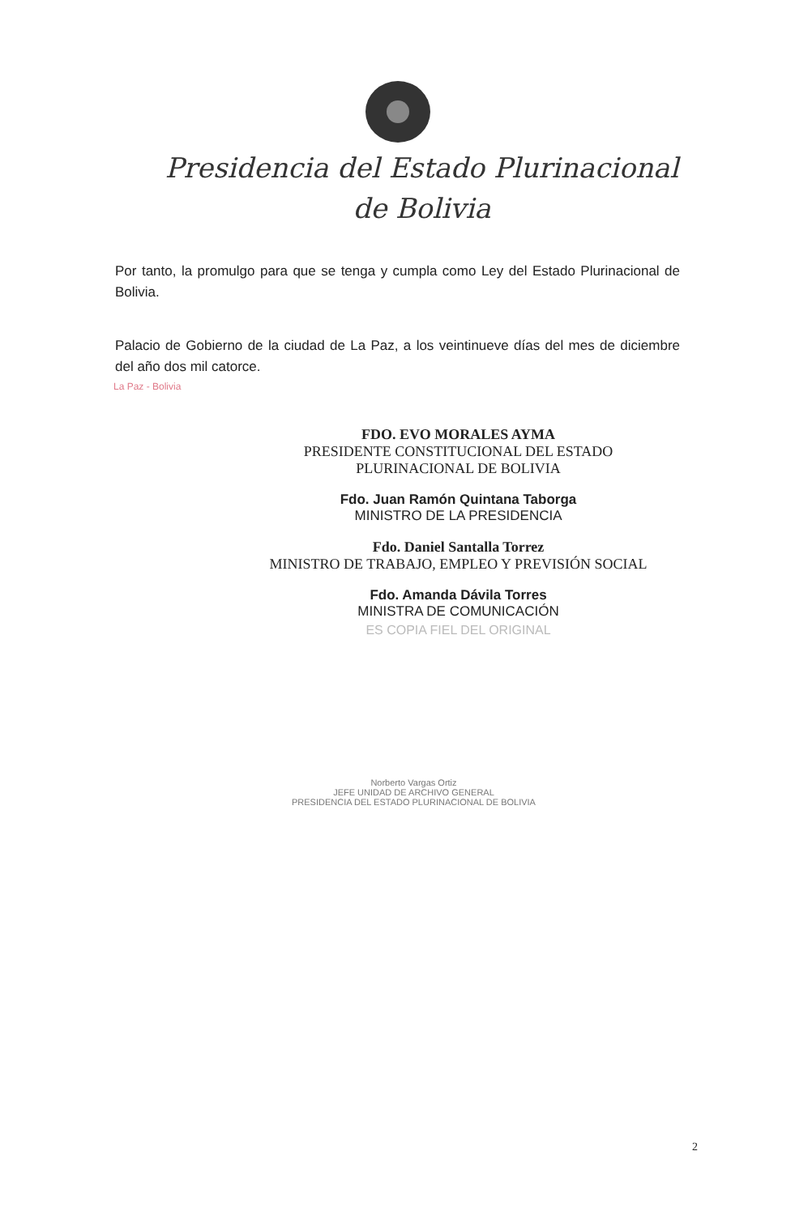Presidencia del Estado Plurinacional
de Bolivia
Por tanto, la promulgo para que se tenga y cumpla como Ley del Estado Plurinacional de Bolivia.
Palacio de Gobierno de la ciudad de La Paz, a los veintinueve días del mes de diciembre del año dos mil catorce.
La Paz - Bolivia
FDO. EVO MORALES AYMA
PRESIDENTE CONSTITUCIONAL DEL ESTADO
PLURINACIONAL DE BOLIVIA
Fdo. Juan Ramón Quintana Taborga
MINISTRO DE LA PRESIDENCIA
Fdo. Daniel Santalla Torrez
MINISTRO DE TRABAJO, EMPLEO Y PREVISIÓN SOCIAL
Fdo. Amanda Dávila Torres
MINISTRA DE COMUNICACIÓN
ES COPIA FIEL DEL ORIGINAL
Norberto Vargas Ortiz
JEFE UNIDAD DE ARCHIVO GENERAL
PRESIDENCIA DEL ESTADO PLURINACIONAL DE BOLIVIA
2